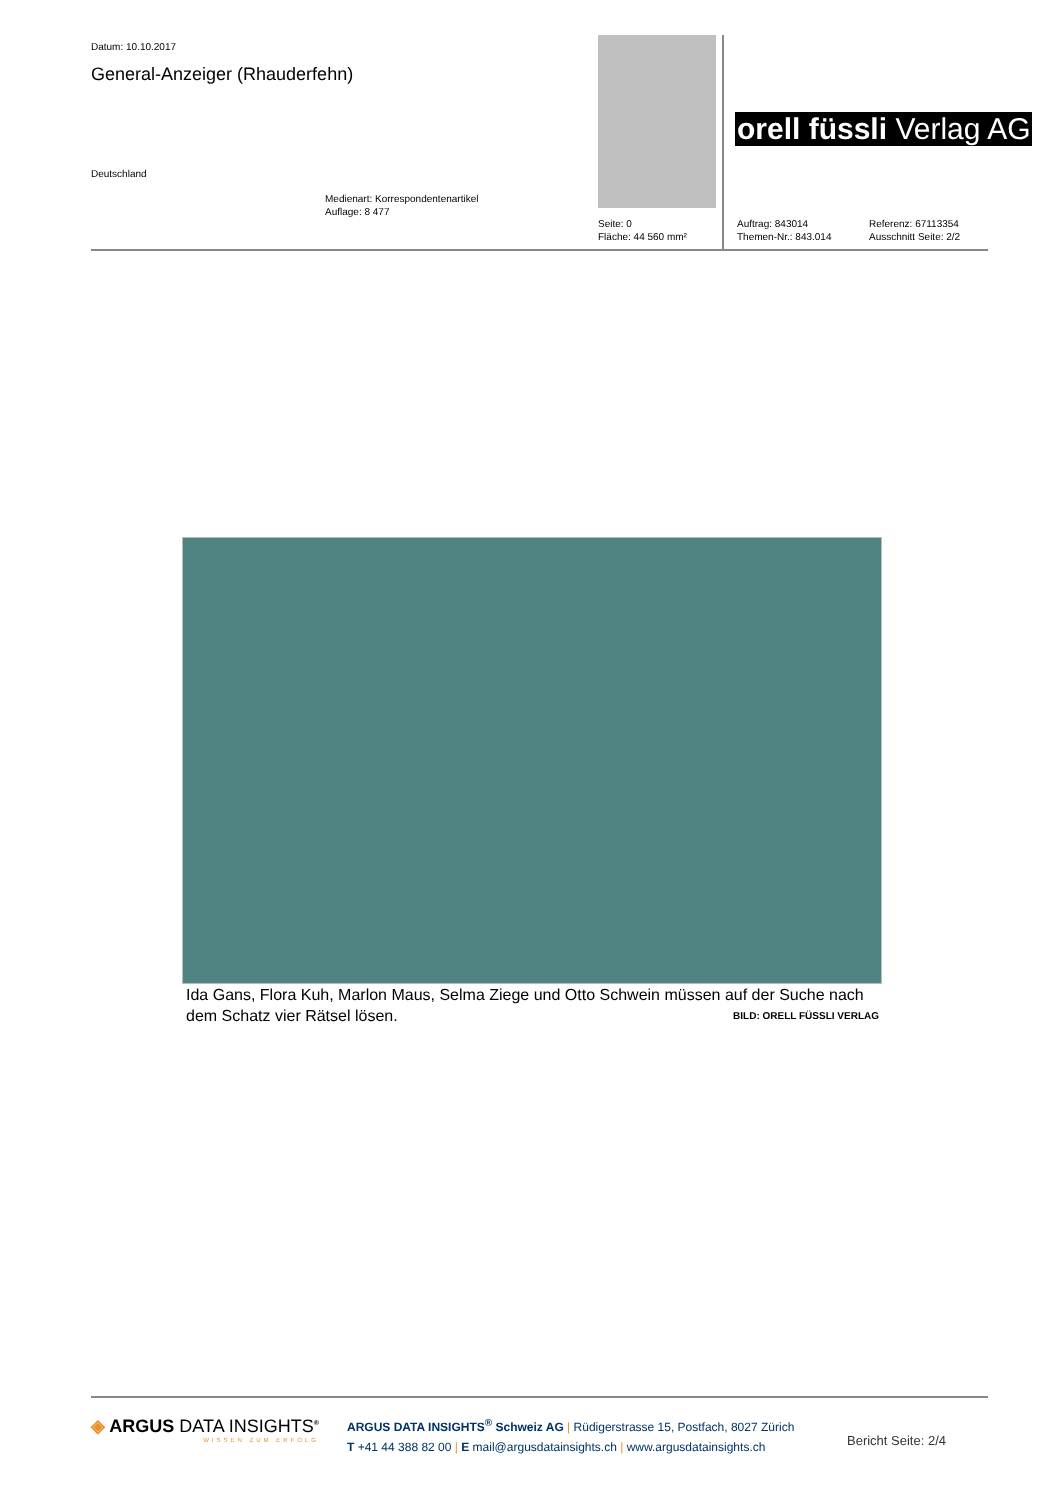Datum: 10.10.2017
General-Anzeiger (Rhauderfehn)
Deutschland
Medienart: Korrespondentenartikel
Auflage: 8 477
orell füssli Verlag AG
Seite: 0
Fläche: 44 560 mm²
Auftrag: 843014
Themen-Nr.: 843.014
Referenz: 67113354
Ausschnitt Seite: 2/2
Ida Gans, Flora Kuh, Marlon Maus, Selma Ziege und Otto Schwein müssen auf der Suche nach dem Schatz vier Rätsel lösen. BILD: ORELL FÜSSLI VERLAG
◈ ARGUS DATA INSIGHTS<sup>®</sup>
WISSEN ZUM ERFOLG
ARGUS DATA INSIGHTS<sup>®</sup> Schweiz AG | Rüdigerstrasse 15, Postfach, 8027 Zürich
T +41 44 388 82 00 | E mail@argusdatainsights.ch | www.argusdatainsights.ch
Bericht Seite: 2/4